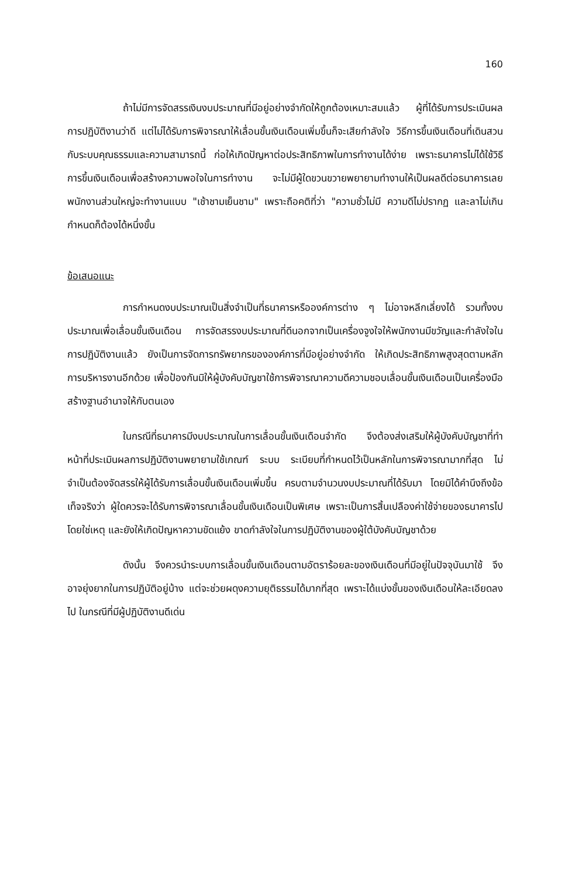160
ถ้าไม่มีการจัดสรรเงินงบประมาณที่มีอยู่อย่างจำกัดให้ถูกต้องเหมาะสมแล้ว ผู้ที่ได้รับการประเมินผลการปฏิบัติงานว่าดี แต่ไม่ได้รับการพิจารณาให้เลื่อนขั้นเงินเดือนเพิ่มขึ้นก็จะเสียกำลังใจ วิธีการขึ้นเงินเดือนที่เดินสวนกับระบบคุณธรรมและความสามารถนี้ ก่อให้เกิดปัญหาต่อประสิทธิภาพในการทำงานได้ง่าย เพราะธนาคารไม่ได้ใช้วิธีการขึ้นเงินเดือนเพื่อสร้างความพอใจในการทำงาน จะไม่มีผู้ใดขวนขวายพยายามทำงานให้เป็นผลดีต่อธนาคารเลย พนักงานส่วนใหญ่จะทำงานแบบ "เช้าชามเย็นชาม" เพราะถือคติที่ว่า "ความชั่วไม่มี ความดีไม่ปรากฏ และลาไม่เกินกำหนดก็ต้องได้หนึ่งขั้น
ข้อเสนอแนะ
การกำหนดงบประมาณเป็นสิ่งจำเป็นที่ธนาคารหรือองค์การต่าง ๆ ไม่อาจหลีกเลี่ยงได้ รวมทั้งงบประมาณเพื่อเลื่อนขั้นเงินเดือน การจัดสรรงบประมาณที่ดีนอกจากเป็นเครื่องจูงใจให้พนักงานมีขวัญและกำลังใจในการปฏิบัติงานแล้ว ยังเป็นการจัดการทรัพยากรขององค์การที่มีอยู่อย่างจำกัด ให้เกิดประสิทธิภาพสูงสุดตามหลักการบริหารงานอีกด้วย เพื่อป้องกันมิให้ผู้บังคับบัญชาใช้การพิจารณาความดีความชอบเลื่อนขั้นเงินเดือนเป็นเครื่องมือสร้างฐานอำนาจให้กับตนเอง
ในกรณีที่ธนาคารมีงบประมาณในการเลื่อนขั้นเงินเดือนจำกัด จึงต้องส่งเสริมให้ผู้บังคับบัญชาที่ทำหน้าที่ประเมินผลการปฏิบัติงานพยายามใช้เกณฑ์ ระบบ ระเบียบที่กำหนดไว้เป็นหลักในการพิจารณามากที่สุด ไม่จำเป็นต้องจัดสรรให้ผู้ได้รับการเลื่อนขั้นเงินเดือนเพิ่มขึ้น ครบตามจำนวนงบประมาณที่ได้รับมา โดยมิได้คำนึงถึงข้อเท็จจริงว่า ผู้ใดควรจะได้รับการพิจารณาเลื่อนขั้นเงินเดือนเป็นพิเศษ เพราะเป็นการสิ้นเปลืองค่าใช้จ่ายของธนาคารไปโดยใช่เหตุ และยังให้เกิดปัญหาความขัดแย้ง ขาดกำลังใจในการปฏิบัติงานของผู้ใต้บังคับบัญชาด้วย
ดังนั้น จึงควรนำระบบการเลื่อนขั้นเงินเดือนตามอัตราร้อยละของเงินเดือนที่มีอยู่ในปัจจุบันมาใช้ จึงอาจยุ่งยากในการปฏิบัติอยู่บ้าง แต่จะช่วยผดุงความยุติธรรมได้มากที่สุด เพราะได้แบ่งขั้นของเงินเดือนให้ละเอียดลงไป ในกรณีที่มีผู้ปฏิบัติงานดีเด่น